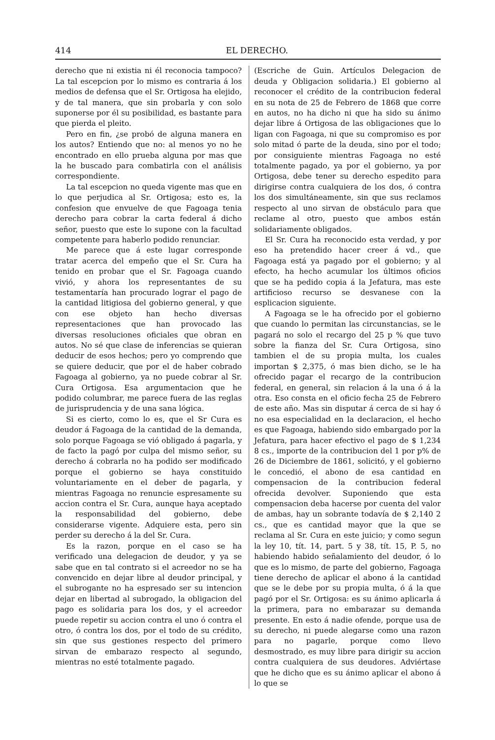414 EL DERECHO.
derecho que ni existia ni él reconocia tampoco? La tal escepcion por lo mismo es contraria á los medios de defensa que el Sr. Ortigosa ha elejido, y de tal manera, que sin probarla y con solo suponerse por él su posibilidad, es bastante para que pierda el pleito.
Pero en fin, ¿se probó de alguna manera en los autos? Entiendo que no: al menos yo no he encontrado en ello prueba alguna por mas que la he buscado para combatirla con el análisis correspondiente.
La tal escepcion no queda vigente mas que en lo que perjudica al Sr. Ortigosa; esto es, la confesion que envuelve de que Fagoaga tenia derecho para cobrar la carta federal á dicho señor, puesto que este lo supone con la facultad competente para haberlo podido renunciar.
Me parece que á este lugar corresponde tratar acerca del empeño que el Sr. Cura ha tenido en probar que el Sr. Fagoaga cuando vivió, y ahora los representantes de su testamentaría han procurado lograr el pago de la cantidad litigiosa del gobierno general, y que con ese objeto han hecho diversas representaciones que han provocado las diversas resoluciones oficiales que obran en autos. No sé que clase de inferencias se quieran deducir de esos hechos; pero yo comprendo que se quiere deducir, que por el de haber cobrado Fagoaga al gobierno, ya no puede cobrar al Sr. Cura Ortigosa. Esa argumentacion que he podido columbrar, me parece fuera de las reglas de jurisprudencia y de una sana lógica.
Si es cierto, como lo es, que el Sr Cura es deudor á Fagoaga de la cantidad de la demanda, solo porque Fagoaga se vió obligado á pagarla, y de facto la pagó por culpa del mismo señor, su derecho á cobrarla no ha podido ser modificado porque el gobierno se haya constituido voluntariamente en el deber de pagarla, y mientras Fagoaga no renuncie espresamente su accion contra el Sr. Cura, aunque haya aceptado la responsabilidad del gobierno, debe considerarse vigente. Adquiere esta, pero sin perder su derecho á la del Sr. Cura.
Es la razon, porque en el caso se ha verificado una delegacion de deudor, y ya se sabe que en tal contrato si el acreedor no se ha convencido en dejar libre al deudor principal, y el subrogante no ha espresado ser su intencion dejar en libertad al subrogado, la obligacion del pago es solidaria para los dos, y el acreedor puede repetir su accion contra el uno ó contra el otro, ó contra los dos, por el todo de su crédito, sin que sus gestiones respecto del primero sirvan de embarazo respecto al segundo, mientras no esté totalmente pagado.
(Escriche de Guin. Artículos Delegacion de deuda y Obligacion solidaria.) El gobierno al reconocer el crédito de la contribucion federal en su nota de 25 de Febrero de 1868 que corre en autos, no ha dicho ni que ha sido su ánimo dejar libre á Ortigosa de las obligaciones que lo ligan con Fagoaga, ni que su compromiso es por solo mitad ó parte de la deuda, sino por el todo; por consiguiente mientras Fagoaga no esté totalmente pagado, ya por el gobierno, ya por Ortigosa, debe tener su derecho espedito para dirigirse contra cualquiera de los dos, ó contra los dos simultáneamente, sin que sus reclamos respecto al uno sirvan de obstáculo para que reclame al otro, puesto que ambos están solidariamente obligados.
El Sr. Cura ha reconocido esta verdad, y por eso ha pretendido hacer creer á vd., que Fagoaga está ya pagado por el gobierno; y al efecto, ha hecho acumular los últimos oficios que se ha pedido copia á la Jefatura, mas este artificioso recurso se desvanese con la esplicacion siguiente.
A Fagoaga se le ha ofrecido por el gobierno que cuando lo permitan las circunstancias, se le pagará no solo el recargo del 25 p % que tuvo sobre la fianza del Sr. Cura Ortigosa, sino tambien el de su propia multa, los cuales importan $ 2,375, ó mas bien dicho, se le ha ofrecido pagar el recargo de la contribucion federal, en general, sin relacion á la una ó á la otra. Eso consta en el oficio fecha 25 de Febrero de este año. Mas sin disputar á cerca de si hay ó no esa especialidad en la declaracion, el hecho es que Fagoaga, habiendo sido embargado por la Jefatura, para hacer efectivo el pago de $ 1,234 8 cs., importe de la contribucion del 1 por p% de 26 de Diciembre de 1861, solicitó, y el gobierno le concedió, el abono de esa cantidad en compensacion de la contribucion federal ofrecida devolver. Suponiendo que esta compensacion deba hacerse por cuenta del valor de ambas, hay un sobrante todavía de $ 2,140 2 cs., que es cantidad mayor que la que se reclama al Sr. Cura en este juicio; y como segun la ley 10, tít. 14, part. 5 y 38, tít. 15, P. 5, no habiendo habido señalamiento del deudor, ó lo que es lo mismo, de parte del gobierno, Fagoaga tiene derecho de aplicar el abono á la cantidad que se le debe por su propia multa, ó á la que pagó por el Sr. Ortigosa: es su ánimo aplicarla á la primera, para no embarazar su demanda presente. En esto á nadie ofende, porque usa de su derecho, ni puede alegarse como una razon para no pagarle, porque como llevo desmostrado, es muy libre para dirigir su accion contra cualquiera de sus deudores. Adviértase que he dicho que es su ánimo aplicar el abono á lo que se